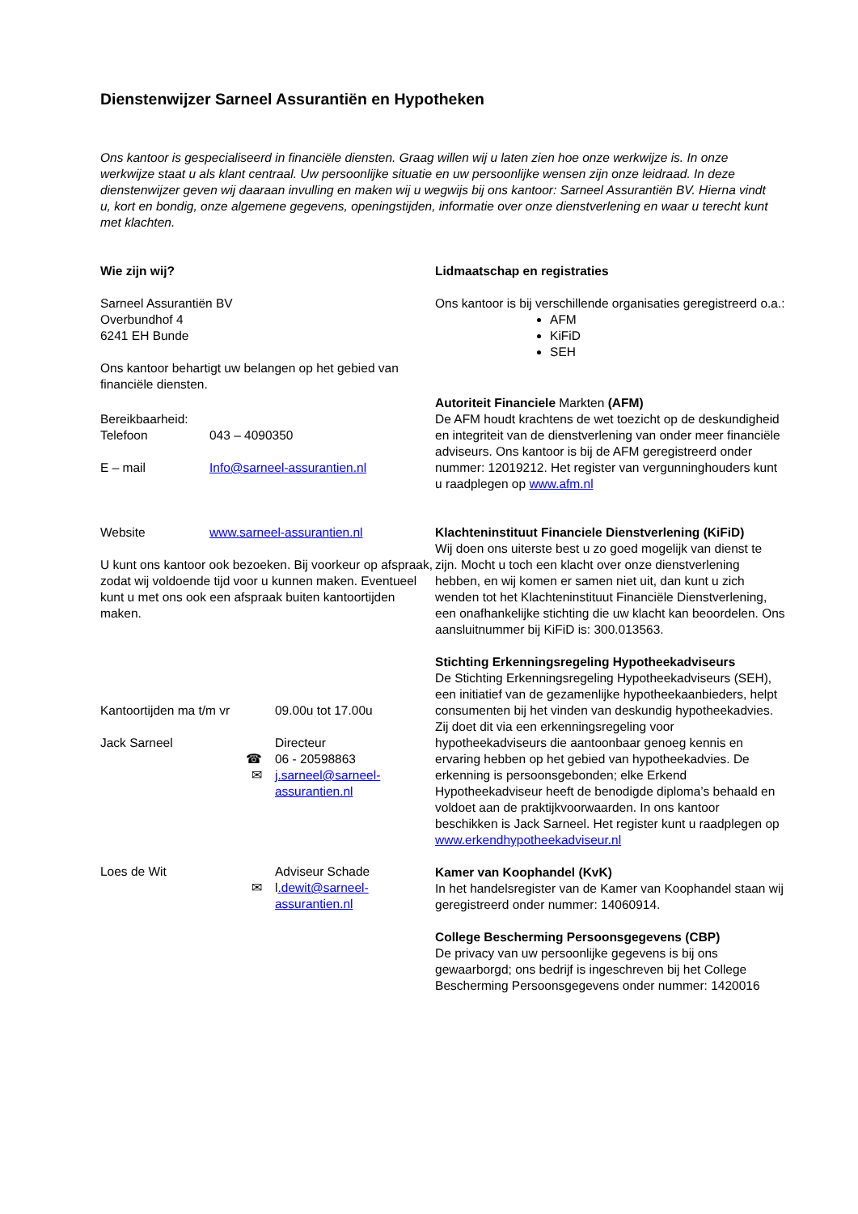Dienstenwijzer Sarneel Assurantiën en Hypotheken
Ons kantoor is gespecialiseerd in financiële diensten. Graag willen wij u laten zien hoe onze werkwijze is. In onze werkwijze staat u als klant centraal. Uw persoonlijke situatie en uw persoonlijke wensen zijn onze leidraad. In deze dienstenwijzer geven wij daaraan invulling en maken wij u wegwijs bij ons kantoor: Sarneel Assurantiën BV. Hierna vindt u, kort en bondig, onze algemene gegevens, openingstijden, informatie over onze dienstverlening en waar u terecht kunt met klachten.
Wie zijn wij?
Sarneel Assurantiën BV
Overbundhof 4
6241 EH Bunde
Ons kantoor behartigt uw belangen op het gebied van financiële diensten.
Bereikbaarheid:
Telefoon 043 – 4090350
E – mail Info@sarneel-assurantien.nl
Website www.sarneel-assurantien.nl
U kunt ons kantoor ook bezoeken. Bij voorkeur op afspraak, zodat wij voldoende tijd voor u kunnen maken. Eventueel kunt u met ons ook een afspraak buiten kantoortijden maken.
Kantoortijden ma t/m vr 09.00u tot 17.00u
Jack Sarneel Directeur
☎ 06 - 20598863
✉ j.sarneel@sarneel-
assurantien.nl
Loes de Wit Adviseur Schade
✉ l.dewit@sarneel-
assurantien.nl
Lidmaatschap en registraties
Ons kantoor is bij verschillende organisaties geregistreerd o.a.:
AFM
KiFiD
SEH
Autoriteit Financiele Markten (AFM)
De AFM houdt krachtens de wet toezicht op de deskundigheid en integriteit van de dienstverlening van onder meer financiële adviseurs. Ons kantoor is bij de AFM geregistreerd onder nummer: 12019212. Het register van vergunninghouders kunt u raadplegen op www.afm.nl
Klachteninstituut Financiele Dienstverlening (KiFiD)
Wij doen ons uiterste best u zo goed mogelijk van dienst te zijn. Mocht u toch een klacht over onze dienstverlening hebben, en wij komen er samen niet uit, dan kunt u zich wenden tot het Klachteninstituut Financiële Dienstverlening, een onafhankelijke stichting die uw klacht kan beoordelen. Ons aansluitnummer bij KiFiD is: 300.013563.
Stichting Erkenningsregeling Hypotheekadviseurs
De Stichting Erkenningsregeling Hypotheekadviseurs (SEH), een initiatief van de gezamenlijke hypotheekaanbieders, helpt consumenten bij het vinden van deskundig hypotheekadvies. Zij doet dit via een erkenningsregeling voor hypotheekadviseurs die aantoonbaar genoeg kennis en ervaring hebben op het gebied van hypotheekadvies. De erkenning is persoonsgebonden; elke Erkend Hypotheekadviseur heeft de benodigde diploma’s behaald en voldoet aan de praktijkvoorwaarden. In ons kantoor beschikken is Jack Sarneel. Het register kunt u raadplegen op www.erkendhypotheekadviseur.nl
Kamer van Koophandel (KvK)
In het handelsregister van de Kamer van Koophandel staan wij geregistreerd onder nummer: 14060914.
College Bescherming Persoonsgegevens (CBP)
De privacy van uw persoonlijke gegevens is bij ons gewaarborgd; ons bedrijf is ingeschreven bij het College Bescherming Persoonsgegevens onder nummer: 1420016